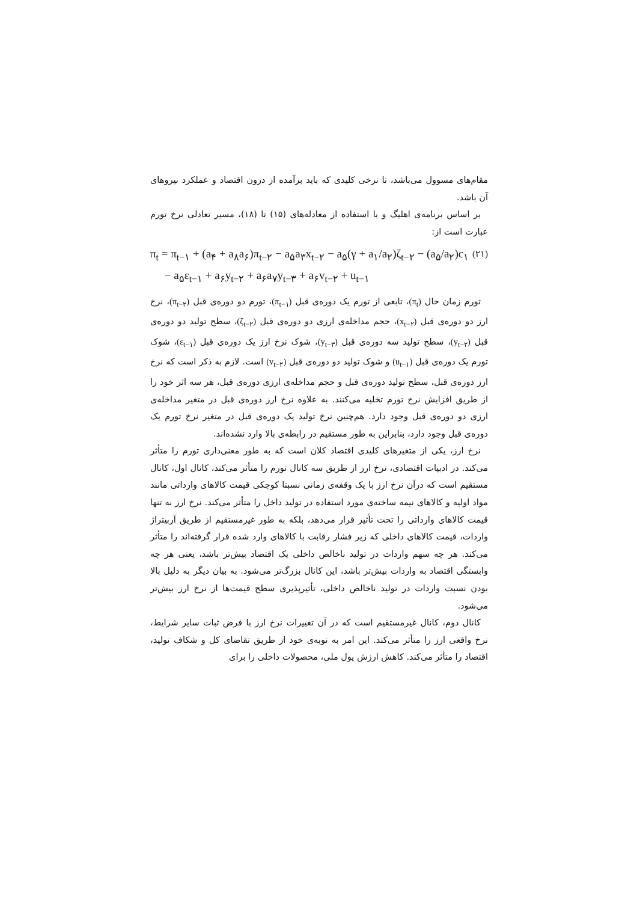مقام‌های مسوول می‌باشد، تا نرخی کلیدی که باید برآمده از درون اقتصاد و عملکرد نیروهای آن باشد.
بر اساس برنامه‌ی اهلیگ و با استفاده از معادله‌های (۱۵) تا (۱۸)، مسیر تعادلی نرخ تورم عبارت است از:
(۲۱) π<sub>t</sub> = π<sub>t−۱</sub> + (a<sub>۴</sub> + a<sub>۸</sub>a<sub>۶</sub>)π<sub>t−۲</sub> − a<sub>۵</sub>a<sub>۳</sub>x<sub>t−۲</sub> − a<sub>۵</sub>(γ + a<sub>۱</sub>/a<sub>۲</sub>)ζ<sub>t−۲</sub> − (a<sub>۵</sub>/a<sub>۲</sub>)c<sub>۱</sub>
− a<sub>۵</sub>ε<sub>t−۱</sub> + a<sub>۶</sub>y<sub>t−۲</sub> + a<sub>۶</sub>a<sub>۷</sub>y<sub>t−۳</sub> + a<sub>۶</sub>v<sub>t−۲</sub> + u<sub>t−۱</sub>
تورم زمان حال (π<sub>t</sub>)، تابعی از تورم یک دوره‌ی قبل (π<sub>t−۱</sub>)، تورم دو دوره‌ی قبل (π<sub>t−۲</sub>)، نرخ ارز دو دوره‌ی قبل (x<sub>t−۲</sub>)، حجم مداخله‌ی ارزی دو دوره‌ی قبل (ζ<sub>t−۲</sub>)، سطح تولید دو دوره‌ی قبل (y<sub>t−۲</sub>)، سطح تولید سه دوره‌ی قبل (y<sub>t−۳</sub>)، شوک نرخ ارز یک دوره‌ی قبل (ε<sub>t−۱</sub>)، شوک تورم یک دوره‌ی قبل (u<sub>t−۱</sub>) و شوک تولید دو دوره‌ی قبل (v<sub>t−۲</sub>) است. لازم به ذکر است که نرخ ارز دوره‌ی قبل، سطح تولید دوره‌ی قبل و حجم مداخله‌ی ارزی دوره‌ی قبل، هر سه اثر خود را از طریق افزایش نرخ تورم تخلیه می‌کنند. به علاوه نرخ ارز دوره‌ی قبل در متغیر مداخله‌ی ارزی دو دوره‌ی قبل وجود دارد. هم‌چنین نرخ تولید یک دوره‌ی قبل در متغیر نرخ تورم یک دوره‌ی قبل وجود دارد، بنابراین به طور مستقیم در رابطه‌ی بالا وارد نشده‌اند.
نرخ ارز، یکی از متغیرهای کلیدی اقتصاد کلان است که به طور معنی‌داری تورم را متأثر می‌کند. در ادبیات اقتصادی، نرخ ارز از طریق سه کانال تورم را متأثر می‌کند، کانال اول، کانال مستقیم است که درآن نرخ ارز با یک وقفه‌ی زمانی نسبتا کوچکی قیمت کالاهای وارداتی مانند مواد اولیه و کالاهای نیمه ساخته‌ی مورد استفاده در تولید داخل را متأثر می‌کند. نرخ ارز نه تنها قیمت کالاهای وارداتی را تحت تأثیر قرار می‌دهد، بلکه به طور غیرمستقیم از طریق آربیتراژ واردات، قیمت کالاهای داخلی که زیر فشار رقابت با کالاهای وارد شده قرار گرفته‌اند را متأثر می‌کند. هر چه سهم واردات در تولید ناخالص داخلی یک اقتصاد بیش‌تر باشد، یعنی هر چه وابستگی اقتصاد به واردات بیش‌تر باشد، این کانال بزرگ‌تر می‌شود. به بیان دیگر به دلیل بالا بودن نسبت واردات در تولید ناخالص داخلی، تأثیرپذیری سطح قیمت‌ها از نرخ ارز بیش‌تر می‌شود.
کانال دوم، کانال غیرمستقیم است که در آن تغییرات نرخ ارز با فرض ثبات سایر شرایط، نرخ واقعی ارز را متأثر می‌کند. این امر به نوبه‌ی خود از طریق تقاضای کل و شکاف تولید، اقتصاد را متأثر می‌کند. کاهش ارزش پول ملی، محصولات داخلی را برای